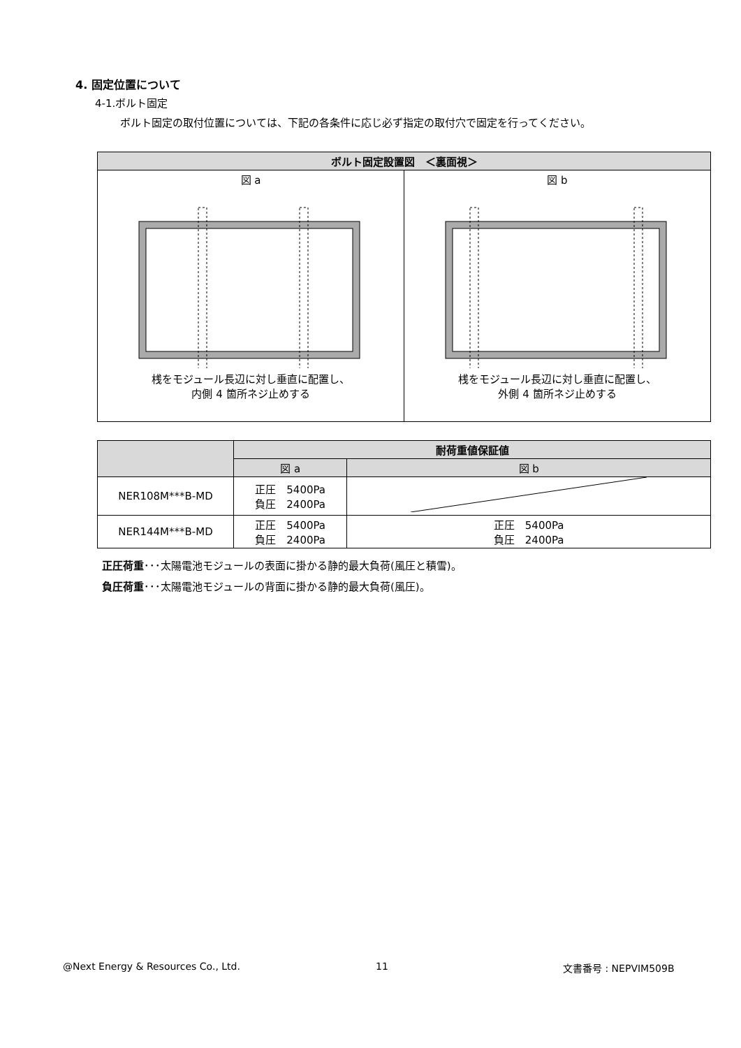4. 固定位置について
4-1.ボルト固定
ボルト固定の取付位置については、下記の各条件に応じ必ず指定の取付穴で固定を行ってください。
| ボルト固定設置図 ＜裏面視＞ | |
| --- | --- |
| 図 a 桟をモジュール長辺に対し垂直に配置し、 内側 4 箇所ネジ止めする | 図 b 桟をモジュール長辺に対し垂直に配置し、 外側 4 箇所ネジ止めする |
| | 耐荷重値保証値 | |
| --- | --- | --- |
| | 図 a | 図 b |
| NER108M***B-MD | 正圧 5400Pa 負圧 2400Pa | |
| NER144M***B-MD | 正圧 5400Pa 負圧 2400Pa | 正圧 5400Pa 負圧 2400Pa |
正圧荷重･･･太陽電池モジュールの表面に掛かる静的最大負荷(風圧と積雪)。
負圧荷重･･･太陽電池モジュールの背面に掛かる静的最大負荷(風圧)。
@Next Energy & Resources Co., Ltd.
11 文書番号 : NEPVIM509B